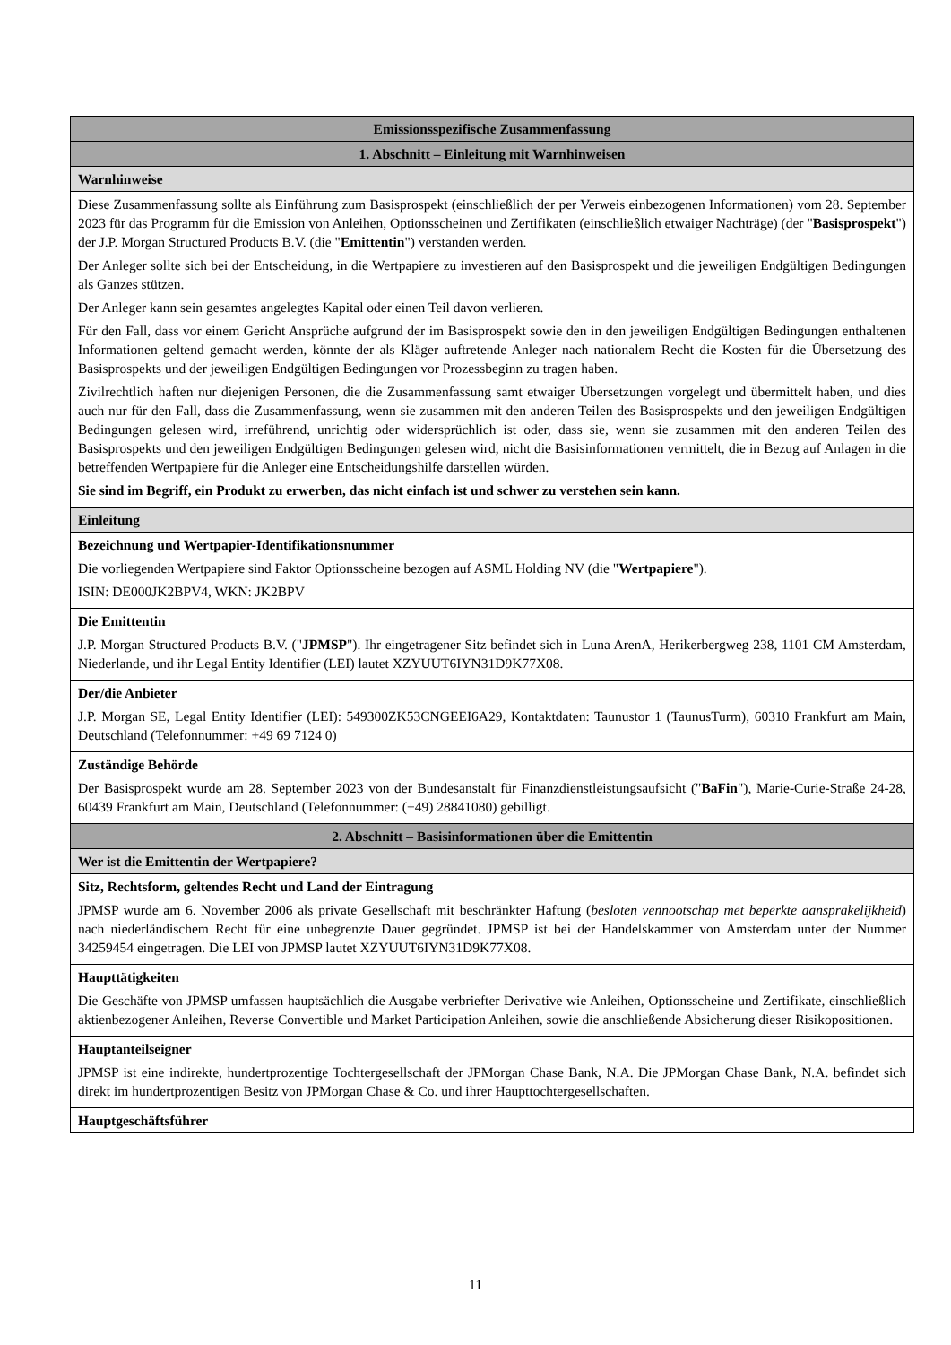| Emissionsspezifische Zusammenfassung |
| --- |
| 1. Abschnitt – Einleitung mit Warnhinweisen |
| Warnhinweise |
| Diese Zusammenfassung sollte als Einführung zum Basisprospekt (einschließlich der per Verweis einbezogenen Informationen) vom 28. September 2023 für das Programm für die Emission von Anleihen, Optionsscheinen und Zertifikaten (einschließlich etwaiger Nachträge) (der " Basisprospekt ") der J.P. Morgan Structured Products B.V. (die " Emittentin ") verstanden werden. Der Anleger sollte sich bei der Entscheidung, in die Wertpapiere zu investieren auf den Basisprospekt und die jeweiligen Endgültigen Bedingungen als Ganzes stützen. Der Anleger kann sein gesamtes angelegtes Kapital oder einen Teil davon verlieren. Für den Fall, dass vor einem Gericht Ansprüche aufgrund der im Basisprospekt sowie den in den jeweiligen Endgültigen Bedingungen enthaltenen Informationen geltend gemacht werden, könnte der als Kläger auftretende Anleger nach nationalem Recht die Kosten für die Übersetzung des Basisprospekts und der jeweiligen Endgültigen Bedingungen vor Prozessbeginn zu tragen haben. Zivilrechtlich haften nur diejenigen Personen, die die Zusammenfassung samt etwaiger Übersetzungen vorgelegt und übermittelt haben, und dies auch nur für den Fall, dass die Zusammenfassung, wenn sie zusammen mit den anderen Teilen des Basisprospekts und den jeweiligen Endgültigen Bedingungen gelesen wird, irreführend, unrichtig oder widersprüchlich ist oder, dass sie, wenn sie zusammen mit den anderen Teilen des Basisprospekts und den jeweiligen Endgültigen Bedingungen gelesen wird, nicht die Basisinformationen vermittelt, die in Bezug auf Anlagen in die betreffenden Wertpapiere für die Anleger eine Entscheidungshilfe darstellen würden. Sie sind im Begriff, ein Produkt zu erwerben, das nicht einfach ist und schwer zu verstehen sein kann. |
| Einleitung |
| Bezeichnung und Wertpapier-Identifikationsnummer Die vorliegenden Wertpapiere sind Faktor Optionsscheine bezogen auf ASML Holding NV (die " Wertpapiere "). ISIN: DE000JK2BPV4, WKN: JK2BPV |
| Die Emittentin J.P. Morgan Structured Products B.V. (" JPMSP "). Ihr eingetragener Sitz befindet sich in Luna ArenA, Herikerbergweg 238, 1101 CM Amsterdam, Niederlande, und ihr Legal Entity Identifier (LEI) lautet XZYUUT6IYN31D9K77X08. |
| Der/die Anbieter J.P. Morgan SE, Legal Entity Identifier (LEI): 549300ZK53CNGEEI6A29, Kontaktdaten: Taunustor 1 (TaunusTurm), 60310 Frankfurt am Main, Deutschland (Telefonnummer: +49 69 7124 0) |
| Zuständige Behörde Der Basisprospekt wurde am 28. September 2023 von der Bundesanstalt für Finanzdienstleistungsaufsicht (" BaFin "), Marie-Curie-Straße 24-28, 60439 Frankfurt am Main, Deutschland (Telefonnummer: (+49) 28841080) gebilligt. |
| 2. Abschnitt – Basisinformationen über die Emittentin |
| Wer ist die Emittentin der Wertpapiere? |
| Sitz, Rechtsform, geltendes Recht und Land der Eintragung JPMSP wurde am 6. November 2006 als private Gesellschaft mit beschränkter Haftung ( besloten vennootschap met beperkte aansprakelijkheid ) nach niederländischem Recht für eine unbegrenzte Dauer gegründet. JPMSP ist bei der Handelskammer von Amsterdam unter der Nummer 34259454 eingetragen. Die LEI von JPMSP lautet XZYUUT6IYN31D9K77X08. |
| Haupttätigkeiten Die Geschäfte von JPMSP umfassen hauptsächlich die Ausgabe verbriefter Derivative wie Anleihen, Optionsscheine und Zertifikate, einschließlich aktienbezogener Anleihen, Reverse Convertible und Market Participation Anleihen, sowie die anschließende Absicherung dieser Risikopositionen. |
| Hauptanteilseigner JPMSP ist eine indirekte, hundertprozentige Tochtergesellschaft der JPMorgan Chase Bank, N.A. Die JPMorgan Chase Bank, N.A. befindet sich direkt im hundertprozentigen Besitz von JPMorgan Chase & Co. und ihrer Haupttochtergesellschaften. |
| Hauptgeschäftsführer |
11